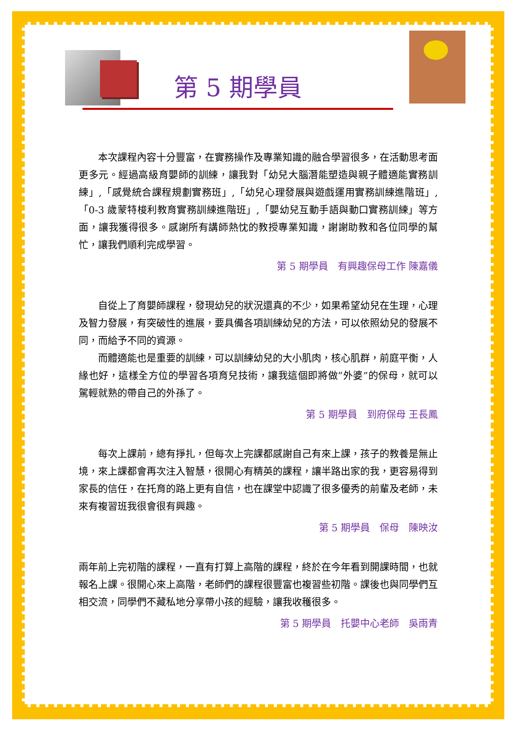第 5 期學員
　　本次課程內容十分豐富，在實務操作及專業知識的融合學習很多，在活動思考面更多元。經過高級育嬰師的訓練，讓我對「幼兒大腦潛能塑造與親子體適能實務訓練」,「感覺統合課程規劃實務班」,「幼兒心理發展與遊戲運用實務訓練進階班」,「0-3 歲蒙特梭利教育實務訓練進階班」,「嬰幼兒互動手語與動口實務訓練」等方面，讓我獲得很多。感謝所有講師熱忱的教授專業知識，謝謝助教和各位同學的幫忙，讓我們順利完成學習。
第 5 期學員　有興趣保母工作 陳嘉儀
　　自從上了育嬰師課程，發現幼兒的狀況還真的不少，如果希望幼兒在生理，心理及智力發展，有突破性的進展，要具備各項訓練幼兒的方法，可以依照幼兒的發展不同，而給予不同的資源。
　　而體適能也是重要的訓練，可以訓練幼兒的大小肌肉，核心肌群，前庭平衡，人緣也好，這樣全方位的學習各項育兒技術，讓我這個即將做”外婆”的保母，就可以駕輕就熟的帶自己的外孫了。
第 5 期學員　到府保母 王長鳳
　　每次上課前，總有掙扎，但每次上完課都感謝自己有來上課，孩子的教養是無止境，來上課都會再次注入智慧，很開心有精英的課程，讓半路出家的我，更容易得到家長的信任，在托育的路上更有自信，也在課堂中認識了很多優秀的前輩及老師，未來有複習班我很會很有興趣。
第 5 期學員　保母　陳映汝
兩年前上完初階的課程，一直有打算上高階的課程，終於在今年看到開課時間，也就報名上課。很開心來上高階，老師們的課程很豐富也複習些初階。課後也與同學們互相交流，同學們不藏私地分享帶小孩的經驗，讓我收穫很多。
第 5 期學員　托嬰中心老師　吳雨青